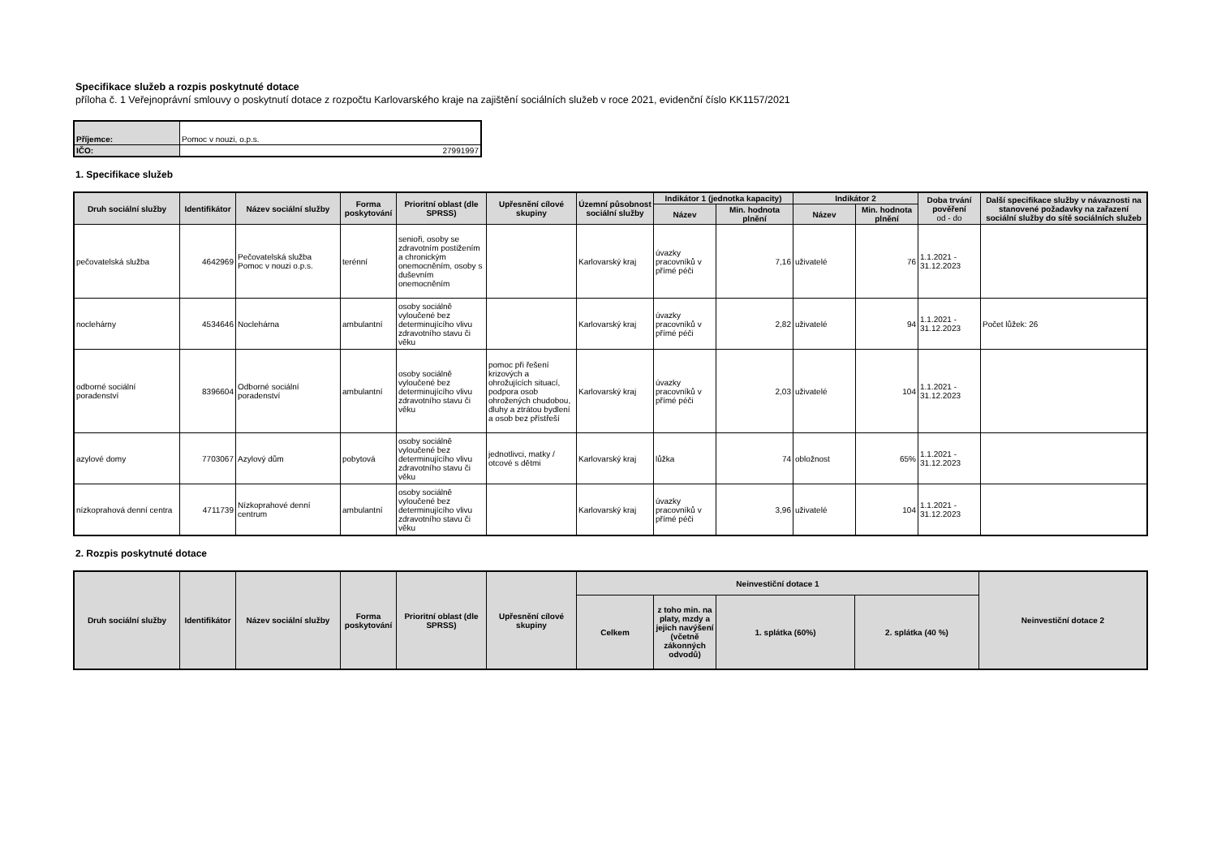Specifikace služeb a rozpis poskytnuté dotace
příloha č. 1 Veřejnoprávní smlouvy o poskytnutí dotace z rozpočtu Karlovarského kraje na zajištění sociálních služeb v roce 2021, evidenční číslo KK1157/2021
| Příjemce: | Pomoc v nouzi, o.p.s. |
| IČO: | 27991997 |
1. Specifikace služeb
| Druh sociální služby | Identifikátor | Název sociální služby | Forma poskytování | Prioritní oblast (dle SPRSS) | Upřesnění cílové skupiny | Územní působnost sociální služby | Indikátor 1 (jednotka kapacity) | | Indikátor 2 | | Doba trvání pověření od - do | Další specifikace služby v návaznosti na stanovené požadavky na zařazení sociální služby do sítě sociálních služeb |
| --- | --- | --- | --- | --- | --- | --- | --- | --- | --- | --- | --- | --- |
| | | | | | | | Název | Min. hodnota plnění | Název | Min. hodnota plnění | | |
| pečovatelská služba | 4642969 | Pečovatelská služba Pomoc v nouzi o.p.s. | terénní | senioři, osoby se zdravotním postižením a chronickým onemocněním, osoby s duševním onemocněním | | Karlovarský kraj | úvazky pracovníků v přímé péči | 7,16 | uživatelé | 76 | 1.1.2021 - 31.12.2023 | |
| noclehárny | 4534646 | Noclehárna | ambulantní | osoby sociálně vyloučené bez determinujícího vlivu zdravotního stavu či věku | | Karlovarský kraj | úvazky pracovníků v přímé péči | 2,82 | uživatelé | 94 | 1.1.2021 - 31.12.2023 | Počet lůžek: 26 |
| odborné sociální poradenství | 8396604 | Odborné sociální poradenství | ambulantní | osoby sociálně vyloučené bez determinujícího vlivu zdravotního stavu či věku | pomoc při řešení krizových a ohrožujících situací, podpora osob ohrožených chudobou, dluhy a ztrátou bydlení a osob bez přístřeší | Karlovarský kraj | úvazky pracovníků v přímé péči | 2,03 | uživatelé | 104 | 1.1.2021 - 31.12.2023 | |
| azylové domy | 7703067 | Azylový dům | pobytová | osoby sociálně vyloučené bez determinujícího vlivu zdravotního stavu či věku | jednotlivci, matky / otcové s dětmi | Karlovarský kraj | lůžka | 74 | obložnost | 65% | 1.1.2021 - 31.12.2023 | |
| nízkoprahová denní centra | 4711739 | Nízkoprahové denní centrum | ambulantní | osoby sociálně vyloučené bez determinujícího vlivu zdravotního stavu či věku | | Karlovarský kraj | úvazky pracovníků v přímé péči | 3,96 | uživatelé | 104 | 1.1.2021 - 31.12.2023 | |
2. Rozpis poskytnuté dotace
| Druh sociální služby | Identifikátor | Název sociální služby | Forma poskytování | Prioritní oblast (dle SPRSS) | Upřesnění cílové skupiny | Neinvestiční dotace 1 | | | | Neinvestiční dotace 2 |
| --- | --- | --- | --- | --- | --- | --- | --- | --- | --- | --- |
| | | | | | | Celkem | z toho min. na platy, mzdy a jejich navýšení (včetně zákonných odvodů) | 1. splátka (60%) | 2. splátka (40 %) | |